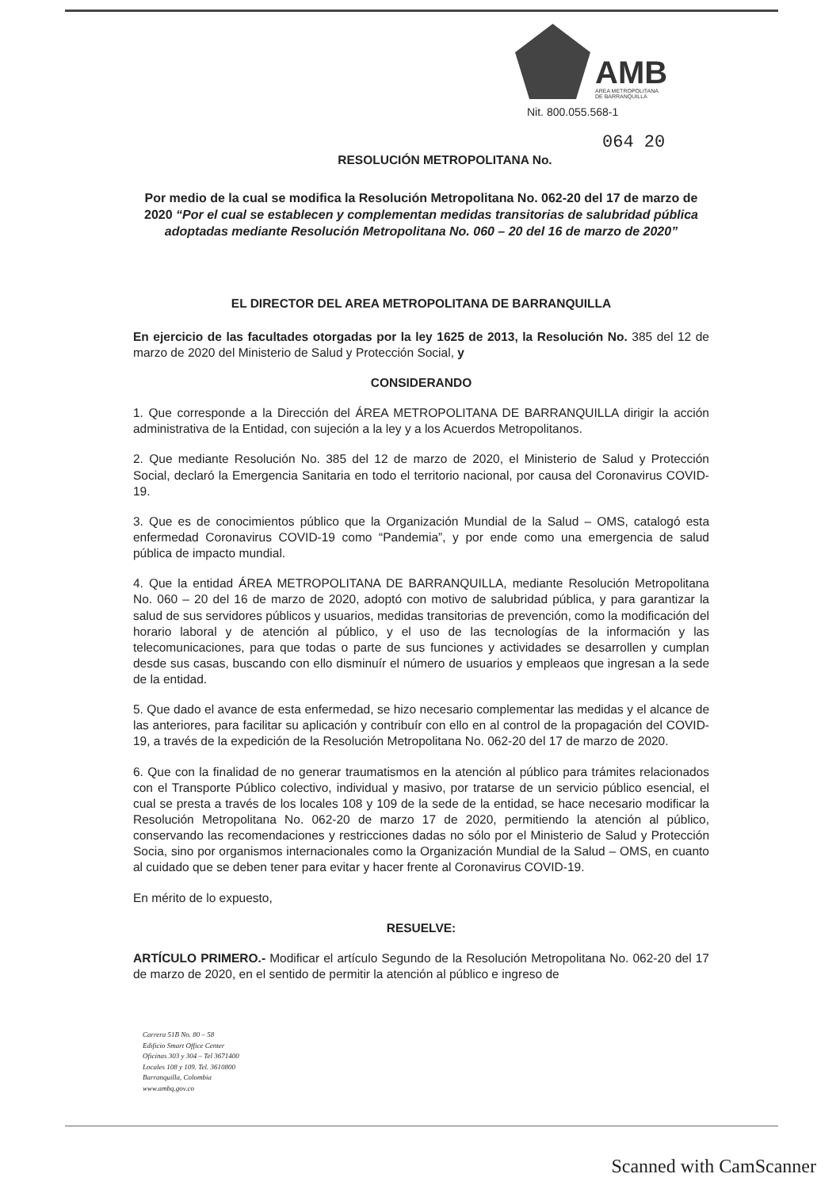AMB
AREA METROPOLITANA
DE BARRANQUILLA
Nit. 800.055.568-1
064 20
RESOLUCIÓN METROPOLITANA No.
Por medio de la cual se modifica la Resolución Metropolitana No. 062-20 del 17 de marzo de 2020 “Por el cual se establecen y complementan medidas transitorias de salubridad pública adoptadas mediante Resolución Metropolitana No. 060 – 20 del 16 de marzo de 2020”
EL DIRECTOR DEL AREA METROPOLITANA DE BARRANQUILLA
En ejercicio de las facultades otorgadas por la ley 1625 de 2013, la Resolución No. 385 del 12 de marzo de 2020 del Ministerio de Salud y Protección Social, y
CONSIDERANDO
1. Que corresponde a la Dirección del ÁREA METROPOLITANA DE BARRANQUILLA dirigir la acción administrativa de la Entidad, con sujeción a la ley y a los Acuerdos Metropolitanos.
2. Que mediante Resolución No. 385 del 12 de marzo de 2020, el Ministerio de Salud y Protección Social, declaró la Emergencia Sanitaria en todo el territorio nacional, por causa del Coronavirus COVID-19.
3. Que es de conocimientos público que la Organización Mundial de la Salud – OMS, catalogó esta enfermedad Coronavirus COVID-19 como “Pandemia”, y por ende como una emergencia de salud pública de impacto mundial.
4. Que la entidad ÁREA METROPOLITANA DE BARRANQUILLA, mediante Resolución Metropolitana No. 060 – 20 del 16 de marzo de 2020, adoptó con motivo de salubridad pública, y para garantizar la salud de sus servidores públicos y usuarios, medidas transitorias de prevención, como la modificación del horario laboral y de atención al público, y el uso de las tecnologías de la información y las telecomunicaciones, para que todas o parte de sus funciones y actividades se desarrollen y cumplan desde sus casas, buscando con ello disminuír el número de usuarios y empleaos que ingresan a la sede de la entidad.
5. Que dado el avance de esta enfermedad, se hizo necesario complementar las medidas y el alcance de las anteriores, para facilitar su aplicación y contribuír con ello en al control de la propagación del COVID-19, a través de la expedición de la Resolución Metropolitana No. 062-20 del 17 de marzo de 2020.
6. Que con la finalidad de no generar traumatismos en la atención al público para trámites relacionados con el Transporte Público colectivo, individual y masivo, por tratarse de un servicio público esencial, el cual se presta a través de los locales 108 y 109 de la sede de la entidad, se hace necesario modificar la Resolución Metropolitana No. 062-20 de marzo 17 de 2020, permitiendo la atención al público, conservando las recomendaciones y restricciones dadas no sólo por el Ministerio de Salud y Protección Socia, sino por organismos internacionales como la Organización Mundial de la Salud – OMS, en cuanto al cuidado que se deben tener para evitar y hacer frente al Coronavirus COVID-19.
En mérito de lo expuesto,
RESUELVE:
ARTÍCULO PRIMERO.- Modificar el artículo Segundo de la Resolución Metropolitana No. 062-20 del 17 de marzo de 2020, en el sentido de permitir la atención al público e ingreso de
Carrera 51B No. 80 – 58
Edificio Smart Office Center
Oficinas 303 y 304 – Tel 3671400
Locales 108 y 109. Tel. 3610800
Barranquilla, Colombia
www.ambq.gov.co
Scanned with CamScanner